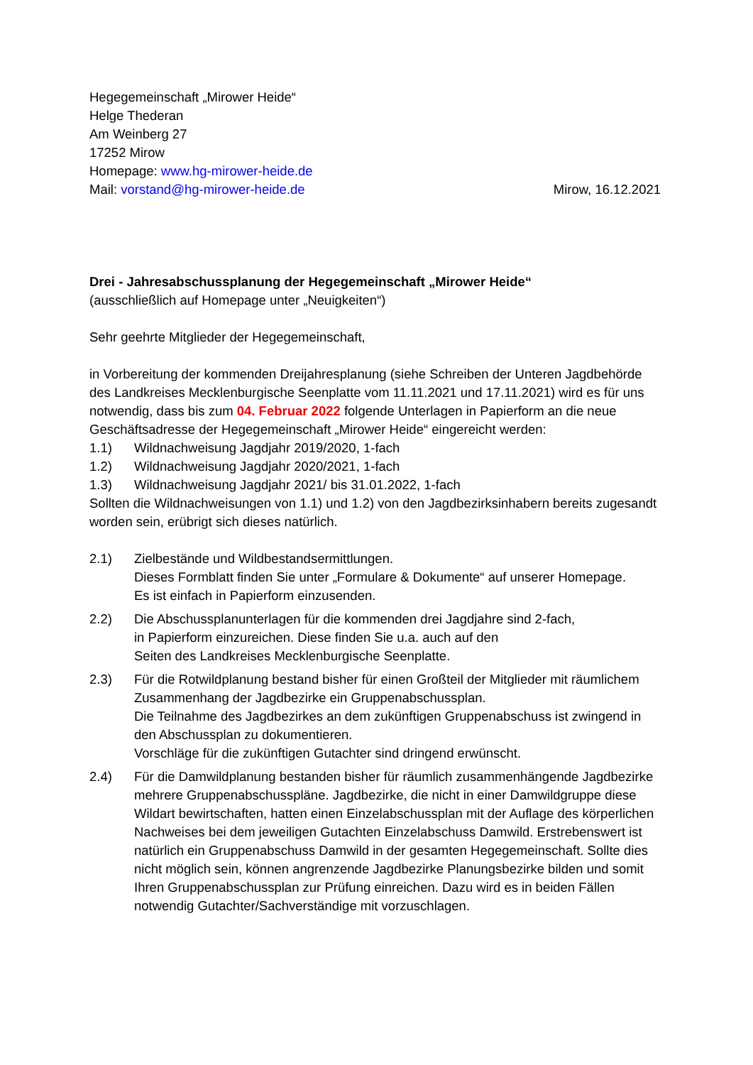Hegegemeinschaft „Mirower Heide“
Helge Thederan
Am Weinberg 27
17252 Mirow
Homepage: www.hg-mirower-heide.de
Mail: vorstand@hg-mirower-heide.de Mirow, 16.12.2021
Drei - Jahresabschussplanung der Hegegemeinschaft „Mirower Heide“
(ausschließlich auf Homepage unter „Neuigkeiten“)
Sehr geehrte Mitglieder der Hegegemeinschaft,
in Vorbereitung der kommenden Dreijahresplanung (siehe Schreiben der Unteren Jagdbehörde des Landkreises Mecklenburgische Seenplatte vom 11.11.2021 und 17.11.2021) wird es für uns notwendig, dass bis zum 04. Februar 2022 folgende Unterlagen in Papierform an die neue Geschäftsadresse der Hegegemeinschaft „Mirower Heide“ eingereicht werden:
1.1) Wildnachweisung Jagdjahr 2019/2020, 1-fach
1.2) Wildnachweisung Jagdjahr 2020/2021, 1-fach
1.3) Wildnachweisung Jagdjahr 2021/ bis 31.01.2022, 1-fach
Sollten die Wildnachweisungen von 1.1) und 1.2) von den Jagdbezirksinhabern bereits zugesandt worden sein, erübrigt sich dieses natürlich.
2.1) Zielbestände und Wildbestandsermittlungen.
Dieses Formblatt finden Sie unter „Formulare & Dokumente“ auf unserer Homepage.
Es ist einfach in Papierform einzusenden.
2.2) Die Abschussplanunterlagen für die kommenden drei Jagdjahre sind 2-fach,
in Papierform einzureichen. Diese finden Sie u.a. auch auf den
Seiten des Landkreises Mecklenburgische Seenplatte.
2.3) Für die Rotwildplanung bestand bisher für einen Großteil der Mitglieder mit räumlichem Zusammenhang der Jagdbezirke ein Gruppenabschussplan.
Die Teilnahme des Jagdbezirkes an dem zukünftigen Gruppenabschuss ist zwingend in den Abschussplan zu dokumentieren.
Vorschläge für die zukünftigen Gutachter sind dringend erwünscht.
2.4) Für die Damwildplanung bestanden bisher für räumlich zusammenhängende Jagdbezirke mehrere Gruppenabschusspläne. Jagdbezirke, die nicht in einer Damwildgruppe diese Wildart bewirtschaften, hatten einen Einzelabschussplan mit der Auflage des körperlichen Nachweises bei dem jeweiligen Gutachten Einzelabschuss Damwild. Erstrebenswert ist natürlich ein Gruppenabschuss Damwild in der gesamten Hegegemeinschaft. Sollte dies nicht möglich sein, können angrenzende Jagdbezirke Planungsbezirke bilden und somit Ihren Gruppenabschussplan zur Prüfung einreichen. Dazu wird es in beiden Fällen notwendig Gutachter/Sachverständige mit vorzuschlagen.